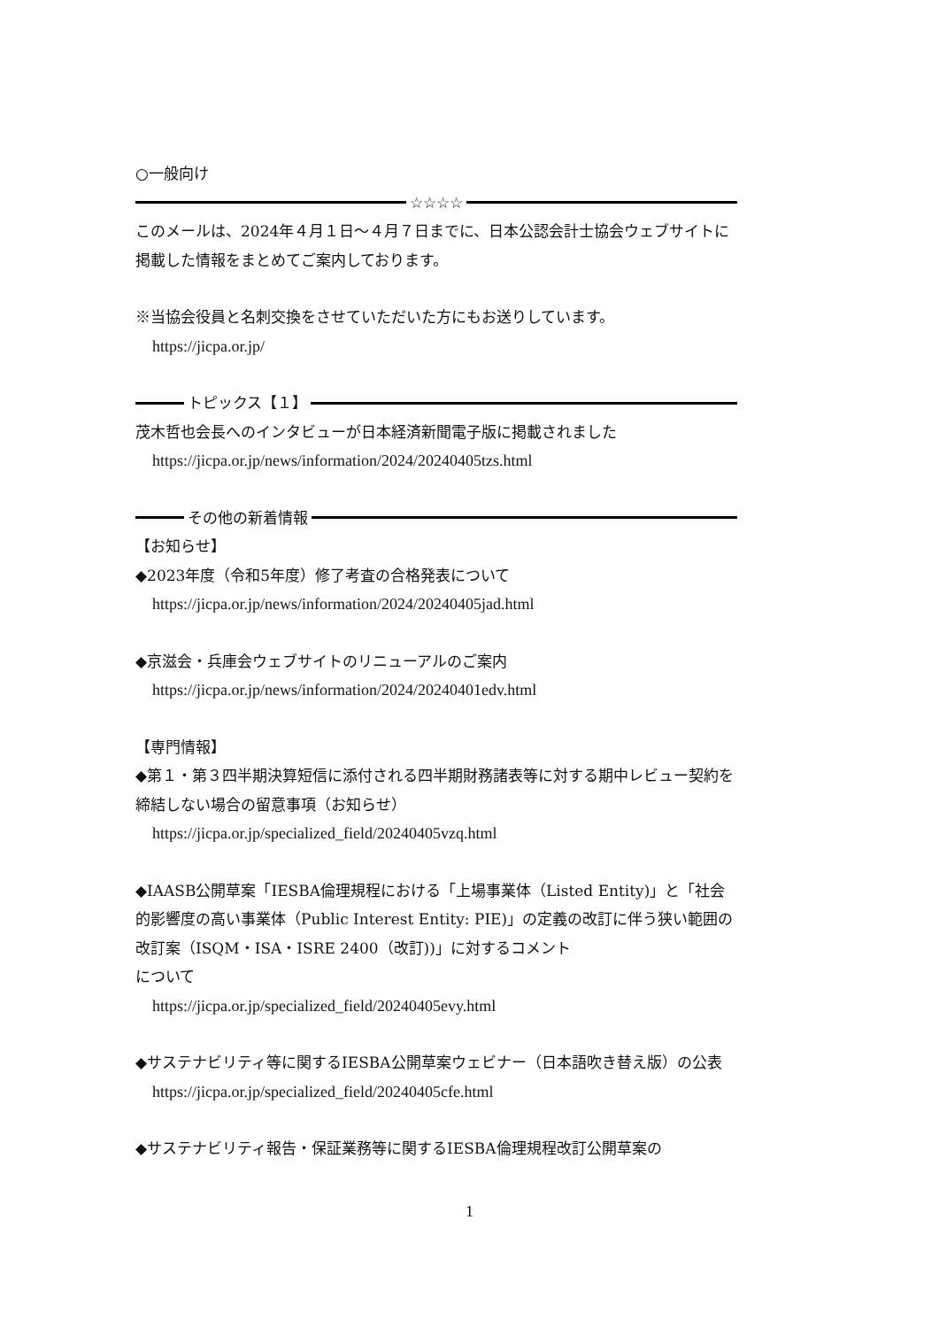○一般向け
☆☆☆☆
このメールは、2024年４月１日～４月７日までに、日本公認会計士協会ウェブサイトに掲載した情報をまとめてご案内しております。
※当協会役員と名刺交換をさせていただいた方にもお送りしています。
https://jicpa.or.jp/
トピックス【１】
茂木哲也会長へのインタビューが日本経済新聞電子版に掲載されました
https://jicpa.or.jp/news/information/2024/20240405tzs.html
その他の新着情報
【お知らせ】
◆2023年度（令和5年度）修了考査の合格発表について
https://jicpa.or.jp/news/information/2024/20240405jad.html
◆京滋会・兵庫会ウェブサイトのリニューアルのご案内
https://jicpa.or.jp/news/information/2024/20240401edv.html
【専門情報】
◆第１・第３四半期決算短信に添付される四半期財務諸表等に対する期中レビュー契約を締結しない場合の留意事項（お知らせ）
https://jicpa.or.jp/specialized_field/20240405vzq.html
◆IAASB公開草案「IESBA倫理規程における「上場事業体（Listed Entity)」と「社会的影響度の高い事業体（Public Interest Entity: PIE)」の定義の改訂に伴う狭い範囲の改訂案（ISQM・ISA・ISRE 2400（改訂))」に対するコメント
について
https://jicpa.or.jp/specialized_field/20240405evy.html
◆サステナビリティ等に関するIESBA公開草案ウェビナー（日本語吹き替え版）の公表
https://jicpa.or.jp/specialized_field/20240405cfe.html
◆サステナビリティ報告・保証業務等に関するIESBA倫理規程改訂公開草案の
1